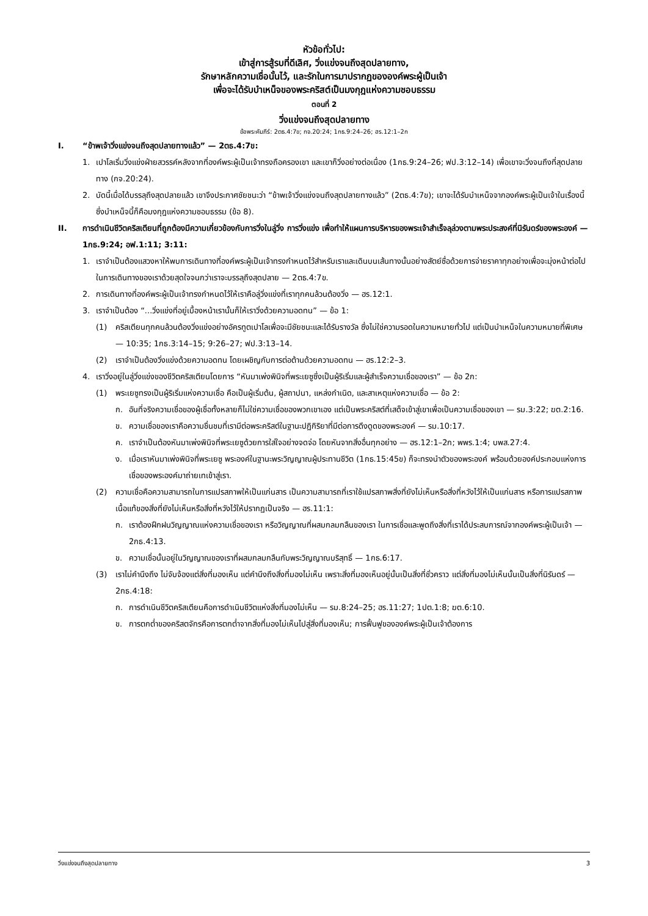หัวข้อทั่วไป:
เข้าสู่การสู้รบที่ดีเลิศ, วิ่งแข่งจนถึงสุดปลายทาง,
รักษาหลักความเชื่อนั้นไว้, และรักในการมาปรากฏขององค์พระผู้เป็นเจ้า
เพื่อจะได้รับบำเหน็จของพระคริสต์เป็นมงกุฎแห่งความชอบธรรม
ตอนที่ 2
วิ่งแข่งจนถึงสุดปลายทาง
ข้อพระคัมภีร์: 2ตธ.4:7ข; กจ.20:24; 1กธ.9:24–26; ฮร.12:1–2ก
I. “ข้าพเจ้าวิ่งแข่งจนถึงสุดปลายทางแล้ว” — 2ตธ.4:7ข:
1. เปาโลเริ่มวิ่งแข่งฝ่ายสวรรค์หลังจากที่องค์พระผู้เป็นเจ้าทรงถือครองเขา และเขาก็วิ่งอย่างต่อเนื่อง (1กธ.9:24–26; ฟป.3:12–14) เพื่อเขาจะวิ่งจนถึงที่สุดปลายทาง (กจ.20:24).
2. บัดนี้เมื่อได้บรรลุถึงสุดปลายแล้ว เขาจึงประกาศชัยชนะว่า “ข้าพเจ้าวิ่งแข่งจนถึงสุดปลายทางแล้ว” (2ตธ.4:7ข); เขาจะได้รับบำเหน็จจากองค์พระผู้เป็นเจ้าในเรื่องนี้ ซึ่งบำเหน็จนี้ก็คือมงกุฎแห่งความชอบธรรม (ข้อ 8).
II. การดำเนินชีวิตคริสเตียนที่ถูกต้องมีความเกี่ยวข้องกับการวิ่งในลู่วิ่ง การวิ่งแข่ง เพื่อทำให้แผนการบริหารของพระเจ้าสำเร็จลุล่วงตามพระประสงค์ที่นิรันดร์ของพระองค์ — 1กธ.9:24; อฟ.1:11; 3:11:
1. เราจำเป็นต้องแสวงหาให้พบการเดินทางที่องค์พระผู้เป็นเจ้าทรงกำหนดไว้สำหรับเราและเดินบนเส้นทางนั้นอย่างสัตย์ซื่อด้วยการจ่ายราคาทุกอย่างเพื่อจะมุ่งหน้าต่อไปในการเดินทางของเราด้วยสุดใจจนกว่าเราจะบรรลุถึงสุดปลาย — 2ตธ.4:7ข.
2. การเดินทางที่องค์พระผู้เป็นเจ้าทรงกำหนดไว้ให้เราคือลู่วิ่งแข่งที่เราทุกคนล้วนต้องวิ่ง — ฮร.12:1.
3. เราจำเป็นต้อง “...วิ่งแข่งที่อยู่เบื้องหน้าเรานั้นก็ให้เราวิ่งด้วยความอดทน” — ข้อ 1:
(1) คริสเตียนทุกคนล้วนต้องวิ่งแข่งอย่างอัครทูตเปาโลเพื่อจะมีชัยชนะและได้รับรางวัล ซึ่งไม่ใช่ความรอดในความหมายทั่วไป แต่เป็นบำเหน็จในความหมายที่พิเศษ — 10:35; 1กธ.3:14–15; 9:26–27; ฟป.3:13–14.
(2) เราจำเป็นต้องวิ่งแข่งด้วยความอดทน โดยเผชิญกับการต่อต้านด้วยความอดทน — ฮร.12:2–3.
4. เราวิ่งอยู่ในลู่วิ่งแข่งของชีวิตคริสเตียนโดยการ “หันมาเพ่งพินิจที่พระเยซูซึ่งเป็นผู้ริเริ่มและผู้สำเร็จความเชื่อของเรา” — ข้อ 2ก:
(1) พระเยซูทรงเป็นผู้ริเริ่มแห่งความเชื่อ คือเป็นผู้เริ่มต้น, ผู้สถาปนา, แหล่งกำเนิด, และสาเหตุแห่งความเชื่อ — ข้อ 2:
ก. อันที่จริงความเชื่อของผู้เชื่อทั้งหลายก็ไม่ใช่ความเชื่อของพวกเขาเอง แต่เป็นพระคริสต์ที่เสด็จเข้าสู่เขาเพื่อเป็นความเชื่อของเขา — รม.3:22; ฆต.2:16.
ข. ความเชื่อของเราคือความชื่นชมที่เรามีต่อพระคริสต์ในฐานะปฏิกิริยาที่มีต่อการดึงดูดของพระองค์ — รม.10:17.
ค. เราจำเป็นต้องหันมาเพ่งพินิจที่พระเยซูด้วยการใส่ใจอย่างจดจ่อ โดยหันจากสิ่งอื่นทุกอย่าง — ฮร.12:1–2ก; พพร.1:4; บพส.27:4.
ง. เมื่อเราหันมาเพ่งพินิจที่พระเยซู พระองค์ในฐานะพระวิญญาณผู้ประทานชีวิต (1กธ.15:45ข) ก็จะทรงนำตัวของพระองค์ พร้อมด้วยองค์ประกอบแห่งการเชื่อของพระองค์มาถ่ายเทเข้าสู่เรา.
(2) ความเชื่อคือความสามารถในการแปรสภาพให้เป็นแก่นสาร เป็นความสามารถที่เราใช้แปรสภาพสิ่งที่ยังไม่เห็นหรือสิ่งที่หวังไว้ให้เป็นแก่นสาร หรือการแปรสภาพเนื้อแท้ของสิ่งที่ยังไม่เห็นหรือสิ่งที่หวังไว้ให้ปรากฏเป็นจริง — ฮร.11:1:
ก. เราต้องฝึกฝนวิญญาณแห่งความเชื่อของเรา หรือวิญญาณที่ผสมกลมกลืนของเรา ในการเชื่อและพูดถึงสิ่งที่เราได้ประสบการณ์จากองค์พระผู้เป็นเจ้า — 2กธ.4:13.
ข. ความเชื่อนั้นอยู่ในวิญญาณของเราที่ผสมกลมกลืนกับพระวิญญาณบริสุทธิ์ — 1กธ.6:17.
(3) เราไม่คำนึงถึง ไม่จับจ้องแต่สิ่งที่มองเห็น แต่คำนึงถึงสิ่งที่มองไม่เห็น เพราะสิ่งที่มองเห็นอยู่นั้นเป็นสิ่งที่ชั่วคราว แต่สิ่งที่มองไม่เห็นนั้นเป็นสิ่งที่นิรันดร์ — 2กธ.4:18:
ก. การดำเนินชีวิตคริสเตียนคือการดำเนินชีวิตแห่งสิ่งที่มองไม่เห็น — รม.8:24–25; ฮร.11:27; 1ปต.1:8; ฆต.6:10.
ข. การตกต่ำของคริสตจักรคือการตกต่ำจากสิ่งที่มองไม่เห็นไปสู่สิ่งที่มองเห็น; การฟื้นฟูขององค์พระผู้เป็นเจ้าต้องการ
วิ่งแข่งจนถึงสุดปลายทาง 3